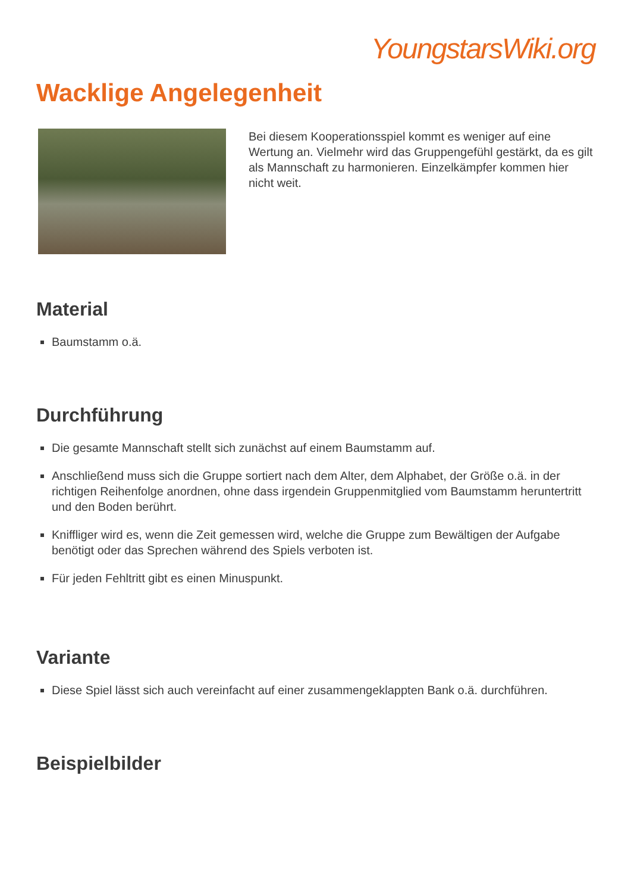YoungstarsWiki.org
Wacklige Angelegenheit
Bei diesem Kooperationsspiel kommt es weniger auf eine Wertung an. Vielmehr wird das Gruppengefühl gestärkt, da es gilt als Mannschaft zu harmonieren. Einzelkämpfer kommen hier nicht weit.
Material
Baumstamm o.ä.
Durchführung
Die gesamte Mannschaft stellt sich zunächst auf einem Baumstamm auf.
Anschließend muss sich die Gruppe sortiert nach dem Alter, dem Alphabet, der Größe o.ä. in der richtigen Reihenfolge anordnen, ohne dass irgendein Gruppenmitglied vom Baumstamm heruntertritt und den Boden berührt.
Kniffliger wird es, wenn die Zeit gemessen wird, welche die Gruppe zum Bewältigen der Aufgabe benötigt oder das Sprechen während des Spiels verboten ist.
Für jeden Fehltritt gibt es einen Minuspunkt.
Variante
Diese Spiel lässt sich auch vereinfacht auf einer zusammengeklappten Bank o.ä. durchführen.
Beispielbilder